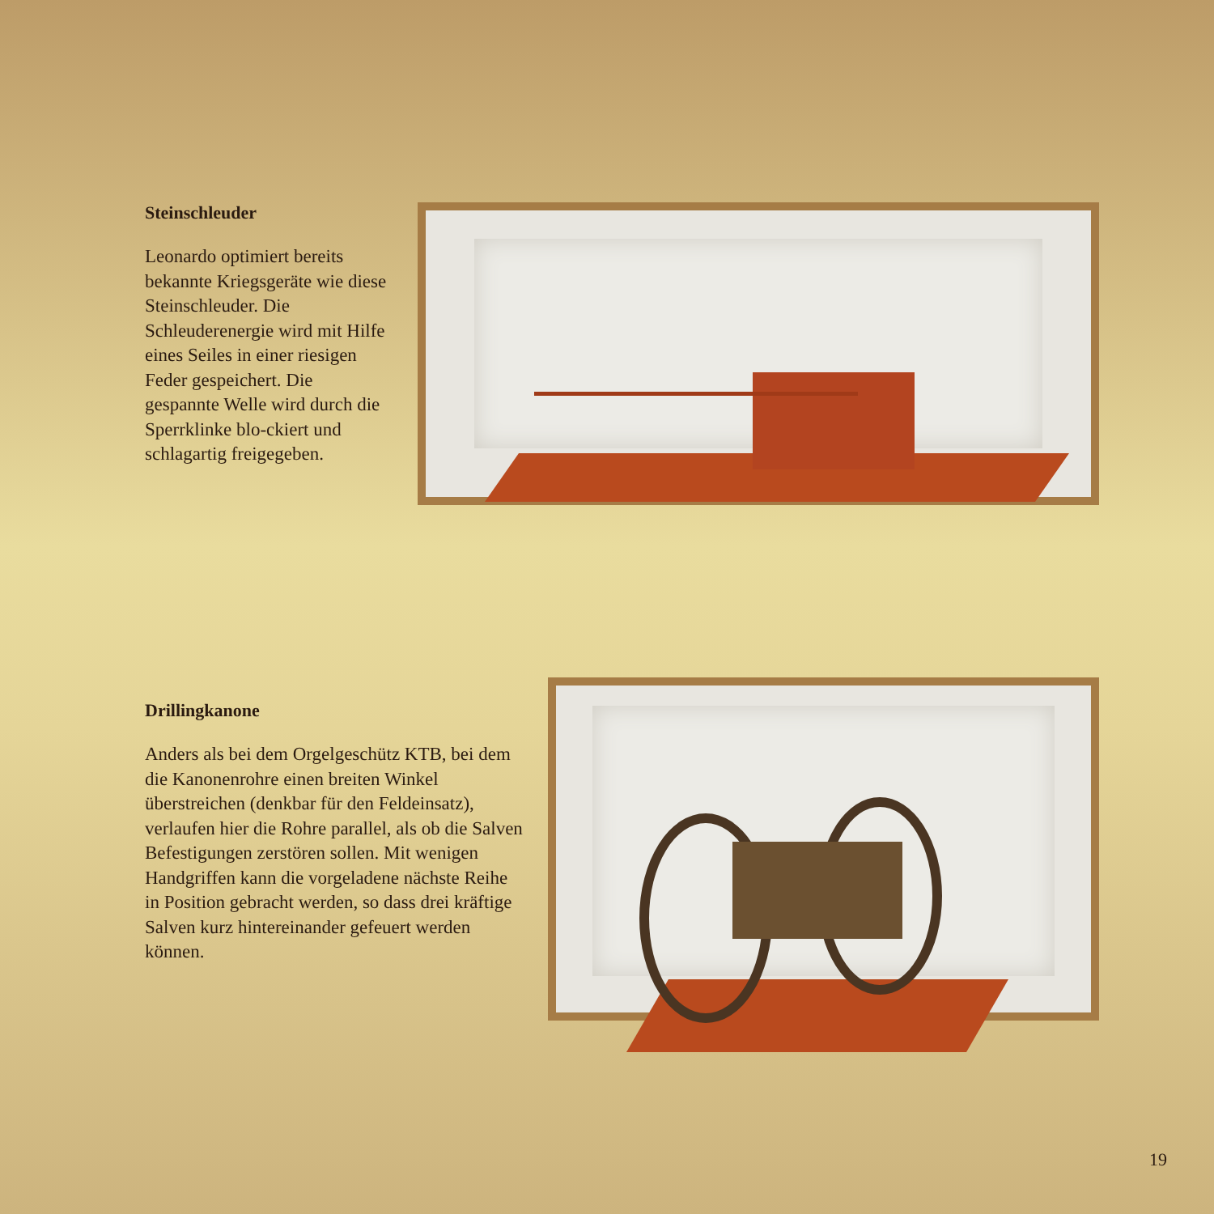Steinschleuder
Leonardo optimiert bereits bekannte Kriegsgeräte wie diese Steinschleuder. Die Schleuderenergie wird mit Hilfe eines Seiles in einer riesigen Feder gespeichert. Die gespannte Welle wird durch die Sperrklinke blo-ckiert und schlagartig freigegeben.
Drillingkanone
Anders als bei dem Orgelgeschütz KTB, bei dem die Kanonenrohre einen breiten Winkel überstreichen (denkbar für den Feldeinsatz), verlaufen hier die Rohre parallel, als ob die Salven Befestigungen zerstören sollen. Mit wenigen Handgriffen kann die vorgeladene nächste Reihe in Position gebracht werden, so dass drei kräftige Salven kurz hintereinander gefeuert werden können.
19